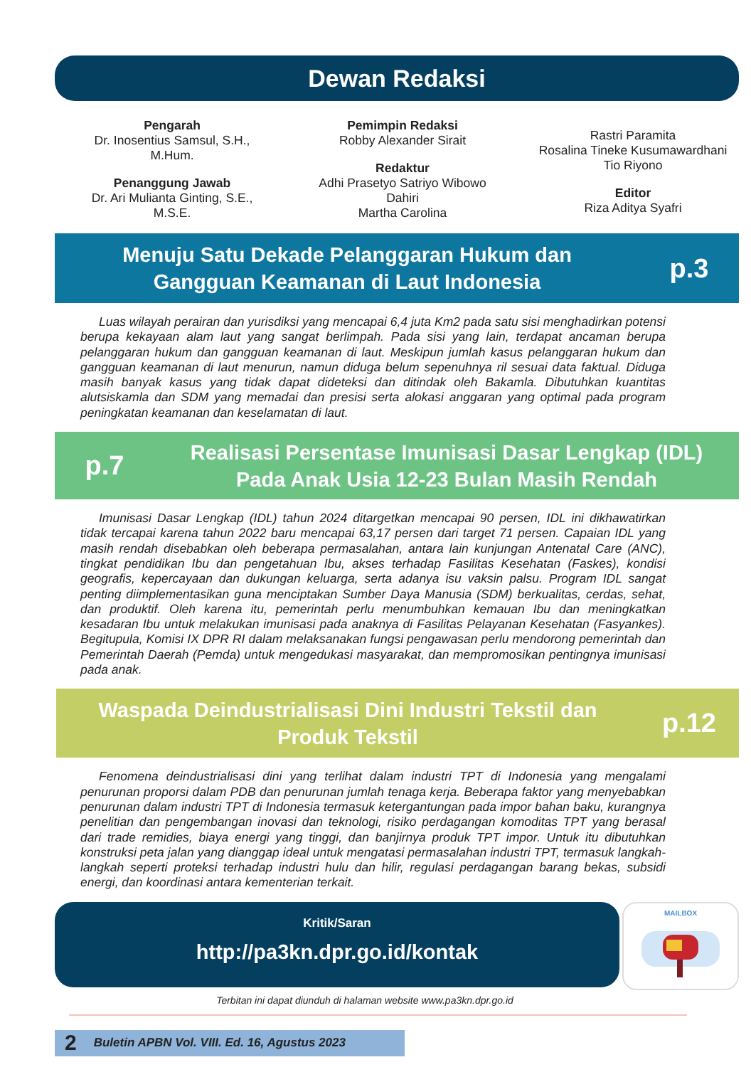Dewan Redaksi
Pengarah
Dr. Inosentius Samsul, S.H.,
M.Hum.
Penanggung Jawab
Dr. Ari Mulianta Ginting, S.E.,
M.S.E.
Pemimpin Redaksi
Robby Alexander Sirait
Redaktur
Adhi Prasetyo Satriyo Wibowo
Dahiri
Martha Carolina
Rastri Paramita
Rosalina Tineke Kusumawardhani
Tio Riyono
Editor
Riza Aditya Syafri
Menuju Satu Dekade Pelanggaran Hukum dan
Gangguan Keamanan di Laut Indonesia
p.3
Luas wilayah perairan dan yurisdiksi yang mencapai 6,4 juta Km2 pada satu sisi menghadirkan potensi berupa kekayaan alam laut yang sangat berlimpah. Pada sisi yang lain, terdapat ancaman berupa pelanggaran hukum dan gangguan keamanan di laut. Meskipun jumlah kasus pelanggaran hukum dan gangguan keamanan di laut menurun, namun diduga belum sepenuhnya ril sesuai data faktual. Diduga masih banyak kasus yang tidak dapat dideteksi dan ditindak oleh Bakamla. Dibutuhkan kuantitas alutsiskamla dan SDM yang memadai dan presisi serta alokasi anggaran yang optimal pada program peningkatan keamanan dan keselamatan di laut.
p.7
Realisasi Persentase Imunisasi Dasar Lengkap (IDL)
Pada Anak Usia 12-23 Bulan Masih Rendah
Imunisasi Dasar Lengkap (IDL) tahun 2024 ditargetkan mencapai 90 persen, IDL ini dikhawatirkan tidak tercapai karena tahun 2022 baru mencapai 63,17 persen dari target 71 persen. Capaian IDL yang masih rendah disebabkan oleh beberapa permasalahan, antara lain kunjungan Antenatal Care (ANC), tingkat pendidikan Ibu dan pengetahuan Ibu, akses terhadap Fasilitas Kesehatan (Faskes), kondisi geografis, kepercayaan dan dukungan keluarga, serta adanya isu vaksin palsu. Program IDL sangat penting diimplementasikan guna menciptakan Sumber Daya Manusia (SDM) berkualitas, cerdas, sehat, dan produktif. Oleh karena itu, pemerintah perlu menumbuhkan kemauan Ibu dan meningkatkan kesadaran Ibu untuk melakukan imunisasi pada anaknya di Fasilitas Pelayanan Kesehatan (Fasyankes). Begitupula, Komisi IX DPR RI dalam melaksanakan fungsi pengawasan perlu mendorong pemerintah dan Pemerintah Daerah (Pemda) untuk mengedukasi masyarakat, dan mempromosikan pentingnya imunisasi pada anak.
Waspada Deindustrialisasi Dini Industri Tekstil dan
Produk Tekstil
p.12
Fenomena deindustrialisasi dini yang terlihat dalam industri TPT di Indonesia yang mengalami penurunan proporsi dalam PDB dan penurunan jumlah tenaga kerja. Beberapa faktor yang menyebabkan penurunan dalam industri TPT di Indonesia termasuk ketergantungan pada impor bahan baku, kurangnya penelitian dan pengembangan inovasi dan teknologi, risiko perdagangan komoditas TPT yang berasal dari trade remidies, biaya energi yang tinggi, dan banjirnya produk TPT impor. Untuk itu dibutuhkan konstruksi peta jalan yang dianggap ideal untuk mengatasi permasalahan industri TPT, termasuk langkah-langkah seperti proteksi terhadap industri hulu dan hilir, regulasi perdagangan barang bekas, subsidi energi, dan koordinasi antara kementerian terkait.
Kritik/Saran
http://pa3kn.dpr.go.id/kontak
MAILBOX
Terbitan ini dapat diunduh di halaman website www.pa3kn.dpr.go.id
2 Buletin APBN Vol. VIII. Ed. 16, Agustus 2023